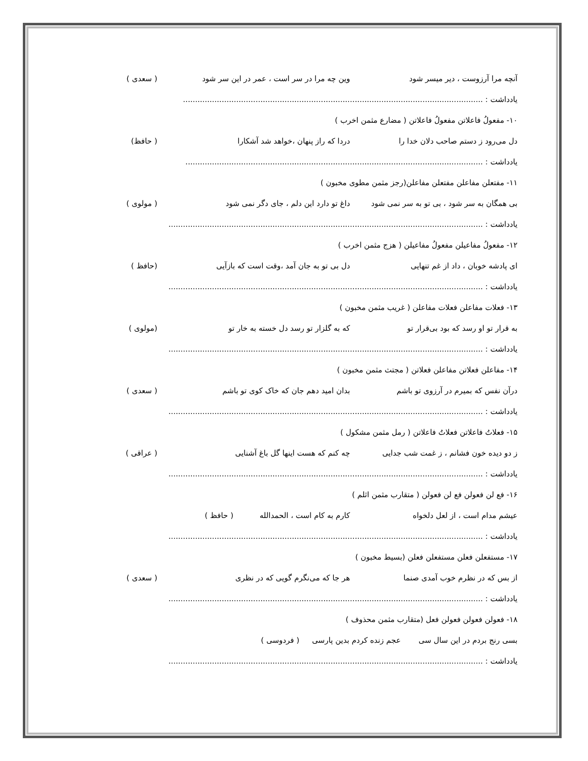آنچه مرا آرزوست ، دیر میسر شود وین چه مرا در سر است ، عمر در این سر شود ( سعدی )
یادداشت : ............................................................................................................................
۱۰- مفعولُ فاعلاتن مفعولُ فاعلاتن ( مضارع مثمن اخرب )
دل می‌رود ز دستم صاحب دلان خدا را دردا که راز پنهان ،خواهد شد آشکارا ( حافظ)
یادداشت : ...........................................................................................................................
۱۱- مفتعلن مفاعلن مفتعلن مفاعلن(رجز مثمن مطوی مخبون )
بی همگان به سر شود ، بی تو به سر نمی شود داغ تو دارد این دلم ، جای دگر نمی شود ( مولوی )
یادداشت : ..................................................................................................................................
۱۲- مفعولُ مفاعیلن مفعولُ مفاعیلن ( هزج مثمن اخرب )
ای پادشه خوبان ، داد از غم تنهایی دل بی تو به جان آمد ،وقت است که بازآیی (حافظ )
یادداشت : ..................................................................................................................................
۱۳- فعلات مفاعلن فعلات مفاعلن ( غریب مثمن مخبون )
به قرار تو او رسد که بود بی‌قرار تو که به گلزار تو رسد دل خسته به خار تو (مولوی )
یادداشت : ..................................................................................................................................
۱۴- مفاعلن فعلاتن مفاعلن فعلاتن ( مجتث مثمن مخبون )
درآن نفس که بمیرم در آرزوی تو باشم بدان امید دهم جان که خاک کوی تو باشم ( سعدی )
یادداشت : ..................................................................................................................................
۱۵- فعلاتُ فاعلاتن فعلاتُ فاعلاتن ( رمل مثمن مشکول )
ز دو دیده خون فشانم ، ز غمت شب جدایی چه کنم که هست اینها گل باغ آشنایی ( عراقی )
یادداشت : ..................................................................................................................................
۱۶- فع لن فعولن فع لن فعولن ( متقارب مثمن اثلم )
عیشم مدام است ، از لعل دلخواه کارم به کام است ، الحمدالله ( حافظ )
یادداشت : ..................................................................................................................................
۱۷- مستفعلن فعلن مستفعلن فعلن (بسیط مخبون )
از بس که در نظرم خوب آمدی صنما هر جا که می‌نگرم گویی که در نظری ( سعدی )
یادداشت : ..................................................................................................................................
۱۸- فعولن فعولن فعولن فعل (متقارب مثمن محذوف )
بسی رنج بردم در این سال سی عجم زنده کردم بدین پارسی ( فردوسی )
یادداشت : ..................................................................................................................................